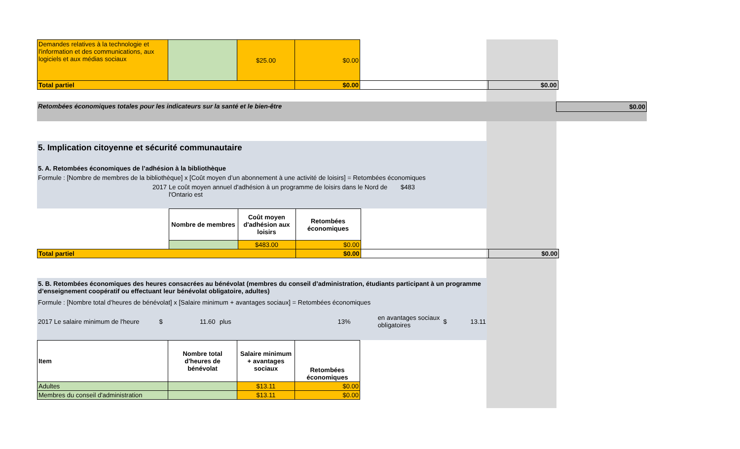| Demandes relatives à la technologie et l'information et des communications, aux logiciels et aux médias sociaux | | $25.00 | $0.00 | | |
| Total partiel | | | $0.00 | | $0.00 |
Retombées économiques totales pour les indicateurs sur la santé et le bien-être $0.00
5. Implication citoyenne et sécurité communautaire
5. A. Retombées économiques de l’adhésion à la bibliothèque
Formule : [Nombre de membres de la bibliothèque] x [Coût moyen d’un abonnement à une activité de loisirs] = Retombées économiques
2017 Le coût moyen annuel d'adhésion à un programme de loisirs dans le Nord de l'Ontario est $483
| | Nombre de membres | Coût moyen d'adhésion aux loisirs | Retombées économiques | | |
| | | $483.00 | $0.00 | | |
| Total partiel | | | $0.00 | | $0.00 |
5. B. Retombées économiques des heures consacrées au bénévolat (membres du conseil d’administration, étudiants participant à un programme d’enseignement coopératif ou effectuant leur bénévolat obligatoire, adultes)
Formule : [Nombre total d’heures de bénévolat] x [Salaire minimum + avantages sociaux] = Retombées économiques
2017 Le salaire minimum de l'heure $ 11.60 plus 13% en avantages sociaux obligatoires $ 13.11
| Item | Nombre total d'heures de bénévolat | Salaire minimum + avantages sociaux | Retombées économiques |
| --- | --- | --- | --- |
| Adultes | | $13.11 | $0.00 |
| Membres du conseil d'administration | | $13.11 | $0.00 |